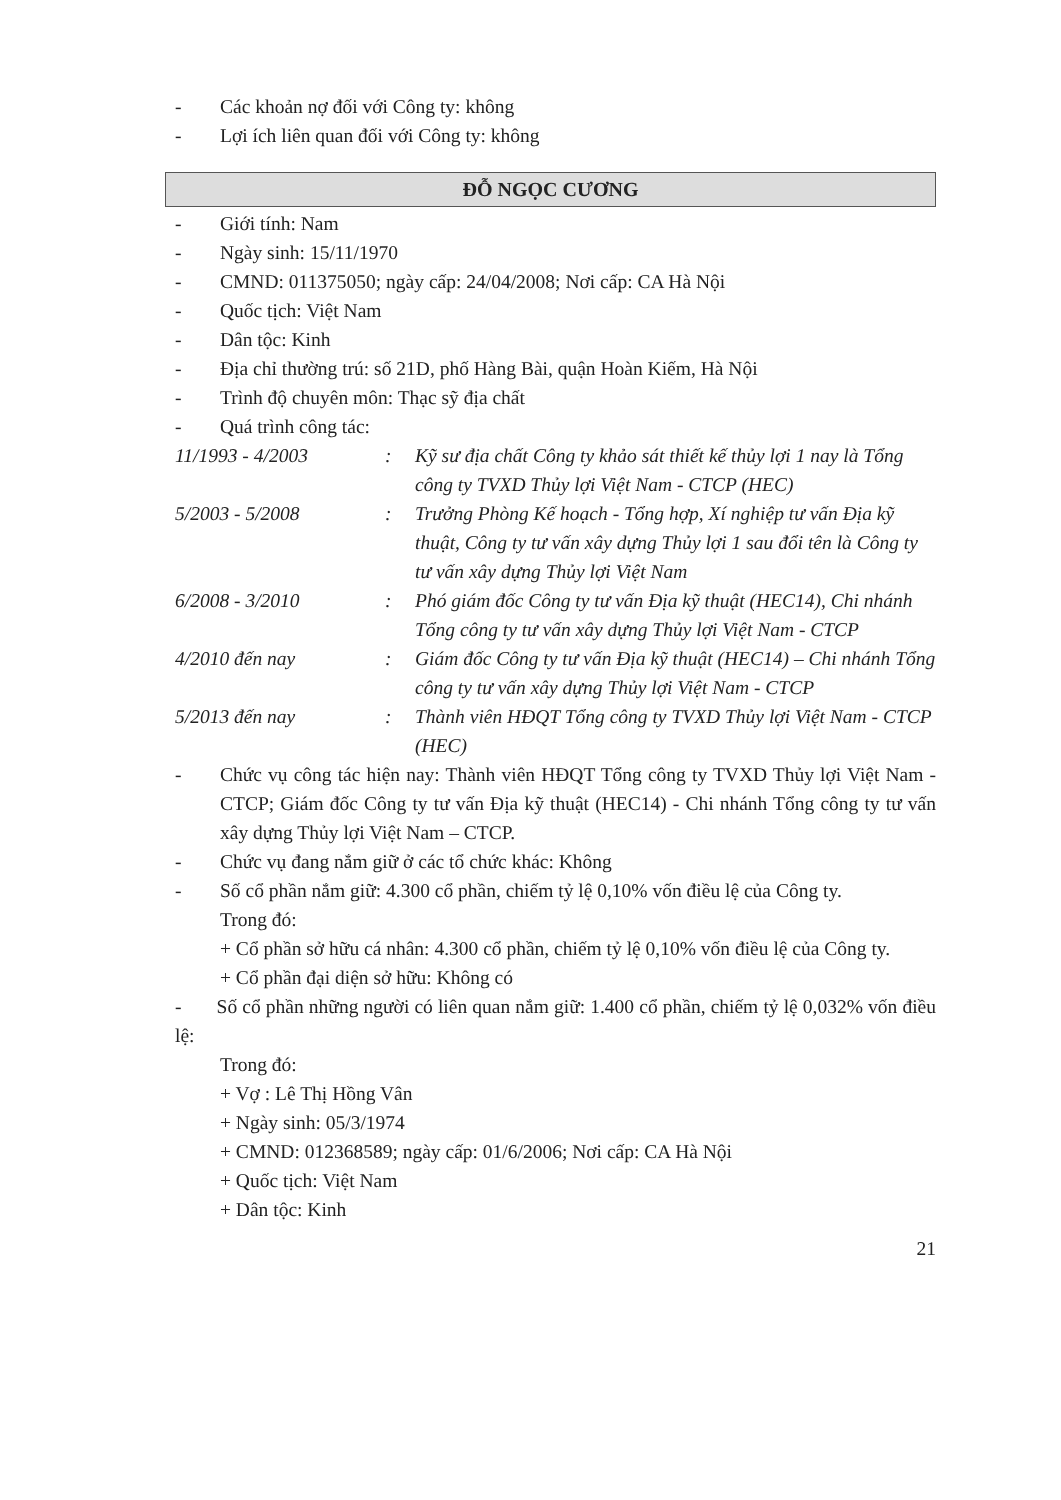- Các khoản nợ đối với Công ty: không
- Lợi ích liên quan đối với Công ty: không
ĐỖ NGỌC CƯƠNG
- Giới tính: Nam
- Ngày sinh: 15/11/1970
- CMND: 011375050; ngày cấp: 24/04/2008; Nơi cấp: CA Hà Nội
- Quốc tịch: Việt Nam
- Dân tộc: Kinh
- Địa chỉ thường trú: số 21D, phố Hàng Bài, quận Hoàn Kiếm, Hà Nội
- Trình độ chuyên môn: Thạc sỹ địa chất
- Quá trình công tác:
11/1993 - 4/2003: Kỹ sư địa chất Công ty khảo sát thiết kế thủy lợi 1 nay là Tổng công ty TVXD Thủy lợi Việt Nam - CTCP (HEC)
5/2003 - 5/2008: Trưởng Phòng Kế hoạch - Tổng hợp, Xí nghiệp tư vấn Địa kỹ thuật, Công ty tư vấn xây dựng Thủy lợi 1 sau đổi tên là Công ty tư vấn xây dựng Thủy lợi Việt Nam
6/2008 - 3/2010: Phó giám đốc Công ty tư vấn Địa kỹ thuật (HEC14), Chi nhánh Tổng công ty tư vấn xây dựng Thủy lợi Việt Nam - CTCP
4/2010 đến nay: Giám đốc Công ty tư vấn Địa kỹ thuật (HEC14) – Chi nhánh Tổng công ty tư vấn xây dựng Thủy lợi Việt Nam - CTCP
5/2013 đến nay: Thành viên HĐQT Tổng công ty TVXD Thủy lợi Việt Nam - CTCP (HEC)
- Chức vụ công tác hiện nay: Thành viên HĐQT Tổng công ty TVXD Thủy lợi Việt Nam - CTCP; Giám đốc Công ty tư vấn Địa kỹ thuật (HEC14) - Chi nhánh Tổng công ty tư vấn xây dựng Thủy lợi Việt Nam – CTCP.
- Chức vụ đang nắm giữ ở các tổ chức khác: Không
- Số cổ phần nắm giữ: 4.300 cổ phần, chiếm tỷ lệ 0,10% vốn điều lệ của Công ty.
Trong đó:
+ Cổ phần sở hữu cá nhân: 4.300 cổ phần, chiếm tỷ lệ 0,10% vốn điều lệ của Công ty.
+ Cổ phần đại diện sở hữu: Không có
- Số cổ phần những người có liên quan nắm giữ: 1.400 cổ phần, chiếm tỷ lệ 0,032% vốn điều lệ:
Trong đó:
+ Vợ : Lê Thị Hồng Vân
+ Ngày sinh: 05/3/1974
+ CMND: 012368589; ngày cấp: 01/6/2006; Nơi cấp: CA Hà Nội
+ Quốc tịch: Việt Nam
+ Dân tộc: Kinh
21